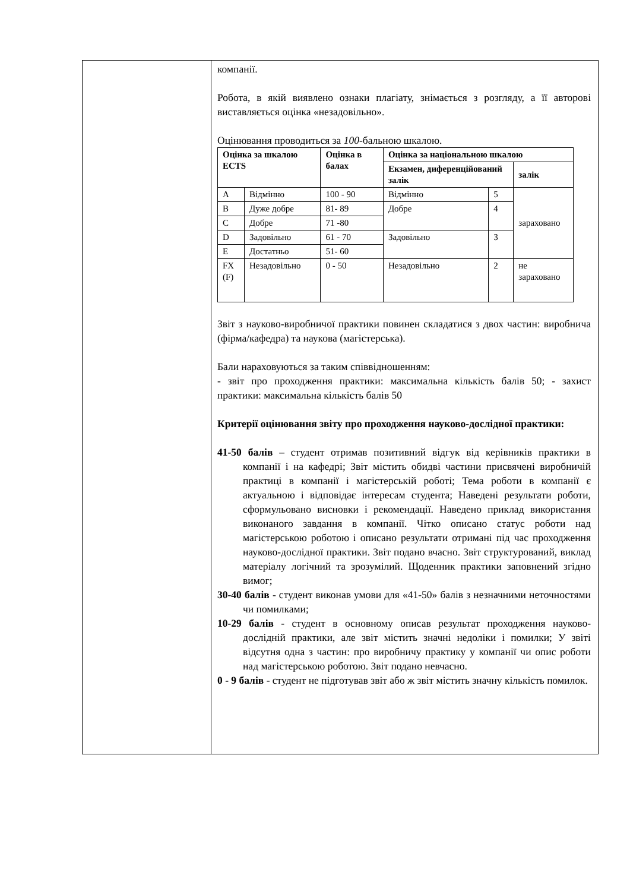компанії.
Робота, в якій виявлено ознаки плагіату, знімається з розгляду, а її авторові виставляється оцінка «незадовільно».
Оцінювання проводиться за 100-бальною шкалою.
| Оцінка за шкалою ECTS | | Оцінка в балах | Оцінка за національною шкалою | | |
| --- | --- | --- | --- | --- | --- |
| | | | Екзамен, диференційований залік | | залік |
| A | Відмінно | 100 - 90 | Відмінно | 5 | зараховано |
| B | Дуже добре | 81- 89 | Добре | 4 | |
| C | Добре | 71 -80 | | | |
| D | Задовільно | 61 - 70 | Задовільно | 3 | |
| E | Достатньо | 51- 60 | | | |
| FX (F) | Незадовільно | 0 - 50 | Незадовільно | 2 | не зараховано |
Звіт з науково-виробничої практики повинен складатися з двох частин: виробнича (фірма/кафедра) та наукова (магістерська).
Бали нараховуються за таким співвідношенням:
- звіт про проходження практики: максимальна кількість балів 50; - захист практики: максимальна кількість балів 50
Критерії оцінювання звіту про проходження науково-дослідної практики:
41-50 балів – студент отримав позитивний відгук від керівників практики в компанії і на кафедрі; Звіт містить обидві частини присвячені виробничій практиці в компанії і магістерській роботі; Тема роботи в компанії є актуальною і відповідає інтересам студента; Наведені результати роботи, сформульовано висновки і рекомендації. Наведено приклад використання виконаного завдання в компанії. Чітко описано статус роботи над магістерською роботою і описано результати отримані під час проходження науково-дослідної практики. Звіт подано вчасно. Звіт структурований, виклад матеріалу логічний та зрозумілий. Щоденник практики заповнений згідно вимог;
30-40 балів - студент виконав умови для «41-50» балів з незначними неточностями чи помилками;
10-29 балів - студент в основному описав результат проходження науково- дослідній практики, але звіт містить значні недоліки і помилки; У звіті відсутня одна з частин: про виробничу практику у компанії чи опис роботи над магістерською роботою. Звіт подано невчасно.
0 - 9 балів - студент не підготував звіт або ж звіт містить значну кількість помилок.